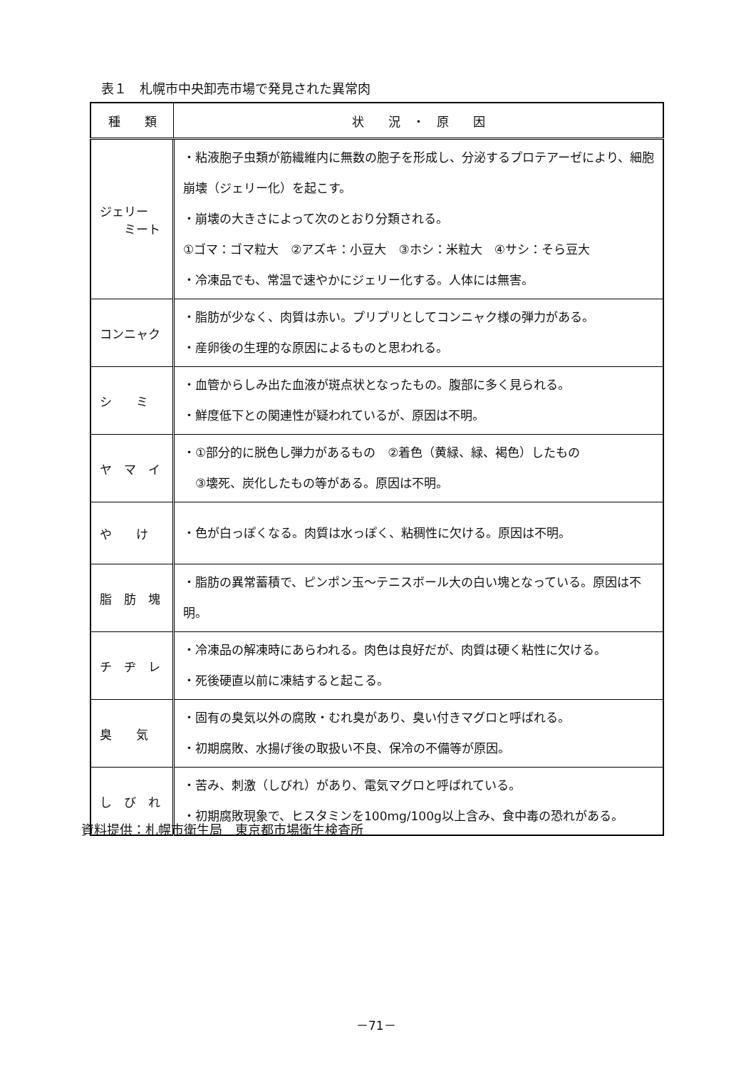表１　札幌市中央卸売市場で発見された異常肉
| 種 類 | 状 況 ・ 原 因 |
| --- | --- |
| ジェリー ミート | ・粘液胞子虫類が筋繊維内に無数の胞子を形成し、分泌するプロテアーゼにより、細胞崩壊（ジェリー化）を起こす。 ・崩壊の大きさによって次のとおり分類される。 ①ゴマ：ゴマ粒大 ②アズキ：小豆大 ③ホシ：米粒大 ④サシ：そら豆大 ・冷凍品でも、常温で速やかにジェリー化する。人体には無害。 |
| コンニャク | ・脂肪が少なく、肉質は赤い。プリプリとしてコンニャク様の弾力がある。 ・産卵後の生理的な原因によるものと思われる。 |
| シ ミ | ・血管からしみ出た血液が斑点状となったもの。腹部に多く見られる。 ・鮮度低下との関連性が疑われているが、原因は不明。 |
| ヤ マ イ | ・①部分的に脱色し弾力があるもの ②着色（黄緑、緑、褐色）したもの ③壊死、炭化したもの等がある。原因は不明。 |
| や け | ・色が白っぽくなる。肉質は水っぽく、粘稠性に欠ける。原因は不明。 |
| 脂 肪 塊 | ・脂肪の異常蓄積で、ピンポン玉～テニスボール大の白い塊となっている。原因は不明。 |
| チ ヂ レ | ・冷凍品の解凍時にあらわれる。肉色は良好だが、肉質は硬く粘性に欠ける。 ・死後硬直以前に凍結すると起こる。 |
| 臭 気 | ・固有の臭気以外の腐敗・むれ臭があり、臭い付きマグロと呼ばれる。 ・初期腐敗、水揚げ後の取扱い不良、保冷の不備等が原因。 |
| し び れ | ・苦み、刺激（しびれ）があり、電気マグロと呼ばれている。 ・初期腐敗現象で、ヒスタミンを100mg/100g以上含み、食中毒の恐れがある。 |
資料提供：札幌市衛生局　東京都市場衛生検査所
－71－